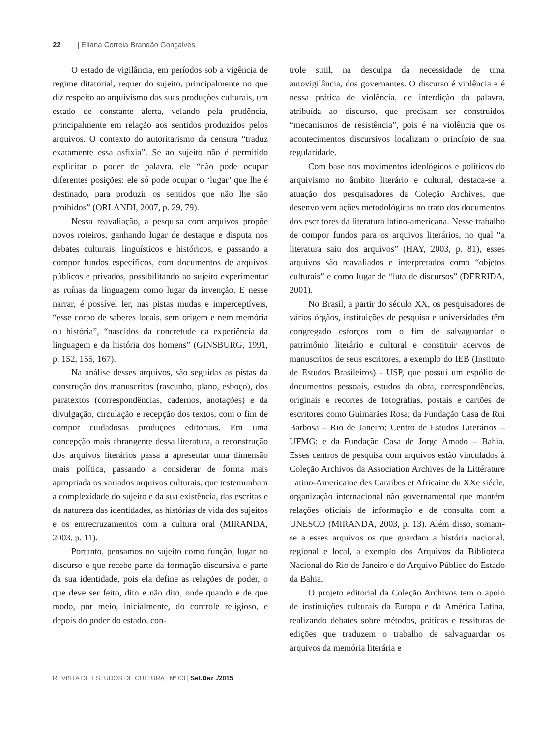22 | Eliana Correia Brandão Gonçalves
O estado de vigilância, em períodos sob a vigência de regime ditatorial, requer do sujeito, principalmente no que diz respeito ao arquivismo das suas produções culturais, um estado de constante alerta, velando pela prudência, principalmente em relação aos sentidos produzidos pelos arquivos. O contexto do autoritarismo da censura “traduz exatamente essa asfixia”. Se ao sujeito não é permitido explicitar o poder de palavra, ele “não pode ocupar diferentes posições: ele só pode ocupar o ‘lugar’ que lhe é destinado, para produzir os sentidos que não lhe são proibidos” (ORLANDI, 2007, p. 29, 79).
Nessa reavaliação, a pesquisa com arquivos propõe novos roteiros, ganhando lugar de destaque e disputa nos debates culturais, linguísticos e históricos, e passando a compor fundos específicos, com documentos de arquivos públicos e privados, possibilitando ao sujeito experimentar as ruínas da linguagem como lugar da invenção. E nesse narrar, é possível ler, nas pistas mudas e imperceptíveis, “esse corpo de saberes locais, sem origem e nem memória ou história”, “nascidos da concretude da experiência da linguagem e da história dos homens” (GINSBURG, 1991, p. 152, 155, 167).
Na análise desses arquivos, são seguidas as pistas da construção dos manuscritos (rascunho, plano, esboço), dos paratextos (correspondências, cadernos, anotações) e da divulgação, circulação e recepção dos textos, com o fim de compor cuidadosas produções editoriais. Em uma concepção mais abrangente dessa literatura, a reconstrução dos arquivos literários passa a apresentar uma dimensão mais política, passando a considerar de forma mais apropriada os variados arquivos culturais, que testemunham a complexidade do sujeito e da sua existência, das escritas e da natureza das identidades, as histórias de vida dos sujeitos e os entrecruzamentos com a cultura oral (MIRANDA, 2003, p. 11).
Portanto, pensamos no sujeito como função, lugar no discurso e que recebe parte da formação discursiva e parte da sua identidade, pois ela define as relações de poder, o que deve ser feito, dito e não dito, onde quando e de que modo, por meio, inicialmente, do controle religioso, e depois do poder do estado, con-
trole sutil, na desculpa da necessidade de uma autovigilância, dos governantes. O discurso é violência e é nessa prática de violência, de interdição da palavra, atribuída ao discurso, que precisam ser construídos “mecanismos de resistência”, pois é na violência que os acontecimentos discursivos localizam o princípio de sua regularidade.
Com base nos movimentos ideológicos e políticos do arquivismo no âmbito literário e cultural, destaca-se a atuação dos pesquisadores da Coleção Archives, que desenvolvem ações metodológicas no trato dos documentos dos escritores da literatura latino-americana. Nesse trabalho de compor fundos para os arquivos literários, no qual “a literatura saiu dos arquivos” (HAY, 2003, p. 81), esses arquivos são reavaliados e interpretados como “objetos culturais” e como lugar de “luta de discursos” (DERRIDA, 2001).
No Brasil, a partir do século XX, os pesquisadores de vários órgãos, instituições de pesquisa e universidades têm congregado esforços com o fim de salvaguardar o patrimônio literário e cultural e constituir acervos de manuscritos de seus escritores, a exemplo do IEB (Instituto de Estudos Brasileiros) - USP, que possui um espólio de documentos pessoais, estudos da obra, correspondências, originais e recortes de fotografias, postais e cartões de escritores como Guimarães Rosa; da Fundação Casa de Rui Barbosa – Rio de Janeiro; Centro de Estudos Literários – UFMG; e da Fundação Casa de Jorge Amado – Bahia. Esses centros de pesquisa com arquivos estão vinculados à Coleção Archivos da Association Archives de la Littérature Latino-Americaine des Caraibes et Africaine du XXe siécle, organização internacional não governamental que mantém relações oficiais de informação e de consulta com a UNESCO (MIRANDA, 2003, p. 13). Além disso, somam-se a esses arquivos os que guardam a história nacional, regional e local, a exemplo dos Arquivos da Biblioteca Nacional do Rio de Janeiro e do Arquivo Público do Estado da Bahia.
O projeto editorial da Coleção Archivos tem o apoio de instituições culturais da Europa e da América Latina, realizando debates sobre métodos, práticas e tessituras de edições que traduzem o trabalho de salvaguardar os arquivos da memória literária e
REVISTA DE ESTUDOS DE CULTURA | Nº 03 | Set.Dez ./2015